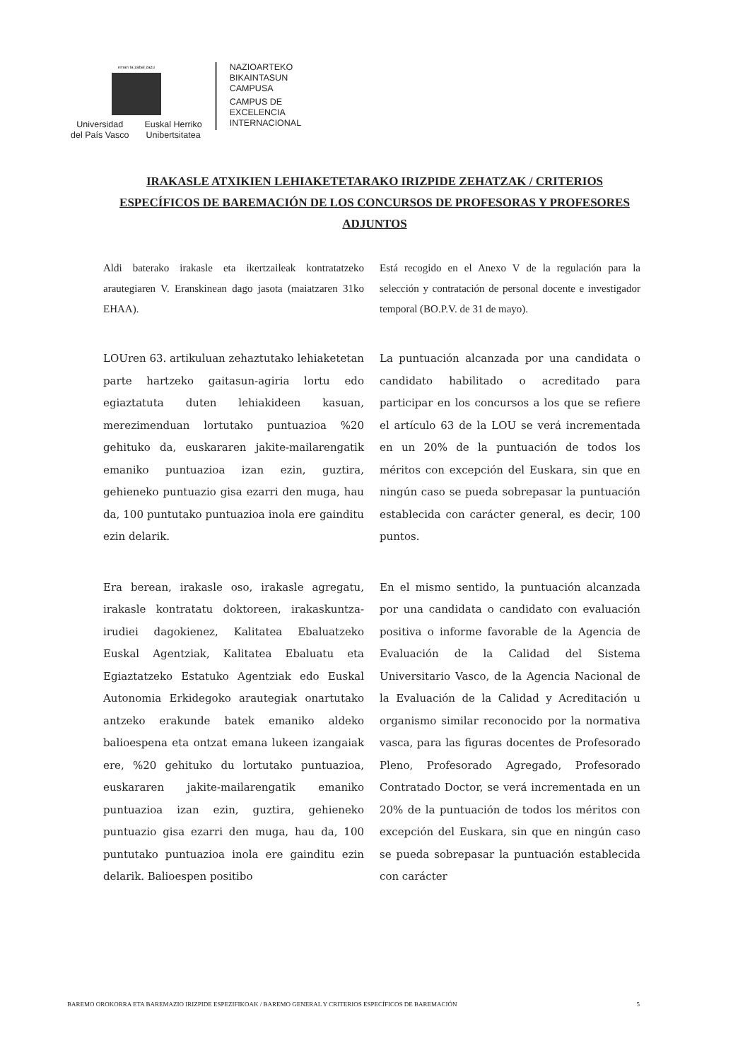eman ta zabal zazu
Universidad
del País Vasco
Euskal Herriko
Unibertsitatea
NAZIOARTEKO
BIKAINTASUN
CAMPUSA
CAMPUS DE
EXCELENCIA
INTERNACIONAL
IRAKASLE ATXIKIEN LEHIAKETETARAKO IRIZPIDE ZEHATZAK / CRITERIOS ESPECÍFICOS DE BAREMACIÓN DE LOS CONCURSOS DE PROFESORAS Y PROFESORES ADJUNTOS
Aldi baterako irakasle eta ikertzaileak kontratatzeko arautegiaren V. Eranskinean dago jasota (maiatzaren 31ko EHAA).
Está recogido en el Anexo V de la regulación para la selección y contratación de personal docente e investigador temporal (BO.P.V. de 31 de mayo).
LOUren 63. artikuluan zehaztutako lehiaketetan parte hartzeko gaitasun-agiria lortu edo egiaztatuta duten lehiakideen kasuan, merezimenduan lortutako puntuazioa %20 gehituko da, euskararen jakite-mailarengatik emaniko puntuazioa izan ezin, guztira, gehieneko puntuazio gisa ezarri den muga, hau da, 100 puntutako puntuazioa inola ere gainditu ezin delarik.
La puntuación alcanzada por una candidata o candidato habilitado o acreditado para participar en los concursos a los que se refiere el artículo 63 de la LOU se verá incrementada en un 20% de la puntuación de todos los méritos con excepción del Euskara, sin que en ningún caso se pueda sobrepasar la puntuación establecida con carácter general, es decir, 100 puntos.
Era berean, irakasle oso, irakasle agregatu, irakasle kontratatu doktoreen, irakaskuntza-irudiei dagokienez, Kalitatea Ebaluatzeko Euskal Agentziak, Kalitatea Ebaluatu eta Egiaztatzeko Estatuko Agentziak edo Euskal Autonomia Erkidegoko arautegiak onartutako antzeko erakunde batek emaniko aldeko balioespena eta ontzat emana lukeen izangaiak ere, %20 gehituko du lortutako puntuazioa, euskararen jakite-mailarengatik emaniko puntuazioa izan ezin, guztira, gehieneko puntuazio gisa ezarri den muga, hau da, 100 puntutako puntuazioa inola ere gainditu ezin delarik. Balioespen positibo
En el mismo sentido, la puntuación alcanzada por una candidata o candidato con evaluación positiva o informe favorable de la Agencia de Evaluación de la Calidad del Sistema Universitario Vasco, de la Agencia Nacional de la Evaluación de la Calidad y Acreditación u organismo similar reconocido por la normativa vasca, para las figuras docentes de Profesorado Pleno, Profesorado Agregado, Profesorado Contratado Doctor, se verá incrementada en un 20% de la puntuación de todos los méritos con excepción del Euskara, sin que en ningún caso se pueda sobrepasar la puntuación establecida con carácter
BAREMO OROKORRA ETA BAREMAZIO IRIZPIDE ESPEZIFIKOAK / BAREMO GENERAL Y CRITERIOS ESPECÍFICOS DE BAREMACIÓN 5